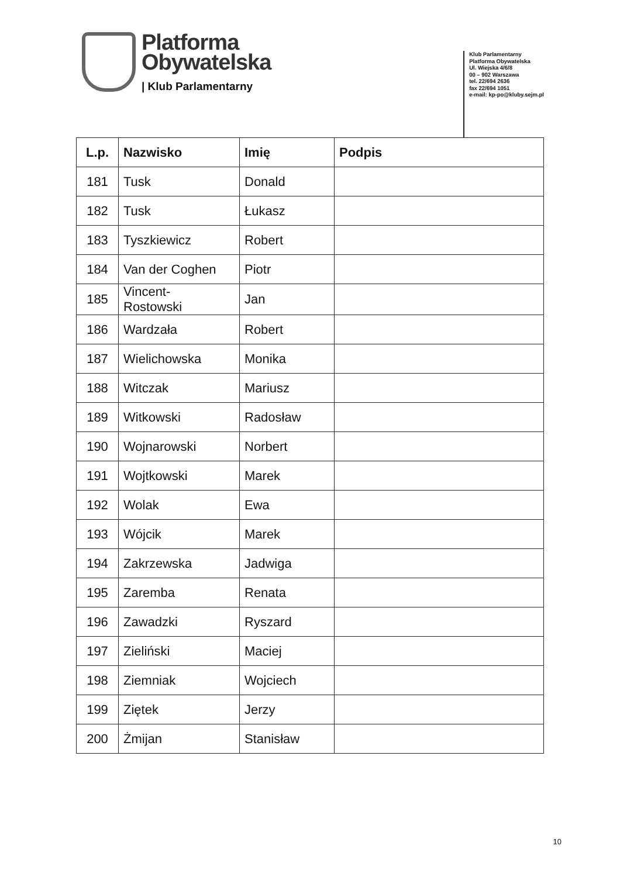Platforma
Obywatelska
| Klub Parlamentarny
Klub Parlamentarny
Platforma Obywatelska
Ul. Wiejska 4/6/8
00 – 902 Warszawa
tel. 22/694 2636
fax 22/694 1051
e-mail: kp-po@kluby.sejm.pl
| L.p. | Nazwisko | Imię | Podpis |
| --- | --- | --- | --- |
| 181 | Tusk | Donald | |
| 182 | Tusk | Łukasz | |
| 183 | Tyszkiewicz | Robert | |
| 184 | Van der Coghen | Piotr | |
| 185 | Vincent- Rostowski | Jan | |
| 186 | Wardzała | Robert | |
| 187 | Wielichowska | Monika | |
| 188 | Witczak | Mariusz | |
| 189 | Witkowski | Radosław | |
| 190 | Wojnarowski | Norbert | |
| 191 | Wojtkowski | Marek | |
| 192 | Wolak | Ewa | |
| 193 | Wójcik | Marek | |
| 194 | Zakrzewska | Jadwiga | |
| 195 | Zaremba | Renata | |
| 196 | Zawadzki | Ryszard | |
| 197 | Zieliński | Maciej | |
| 198 | Ziemniak | Wojciech | |
| 199 | Ziętek | Jerzy | |
| 200 | Żmijan | Stanisław | |
10